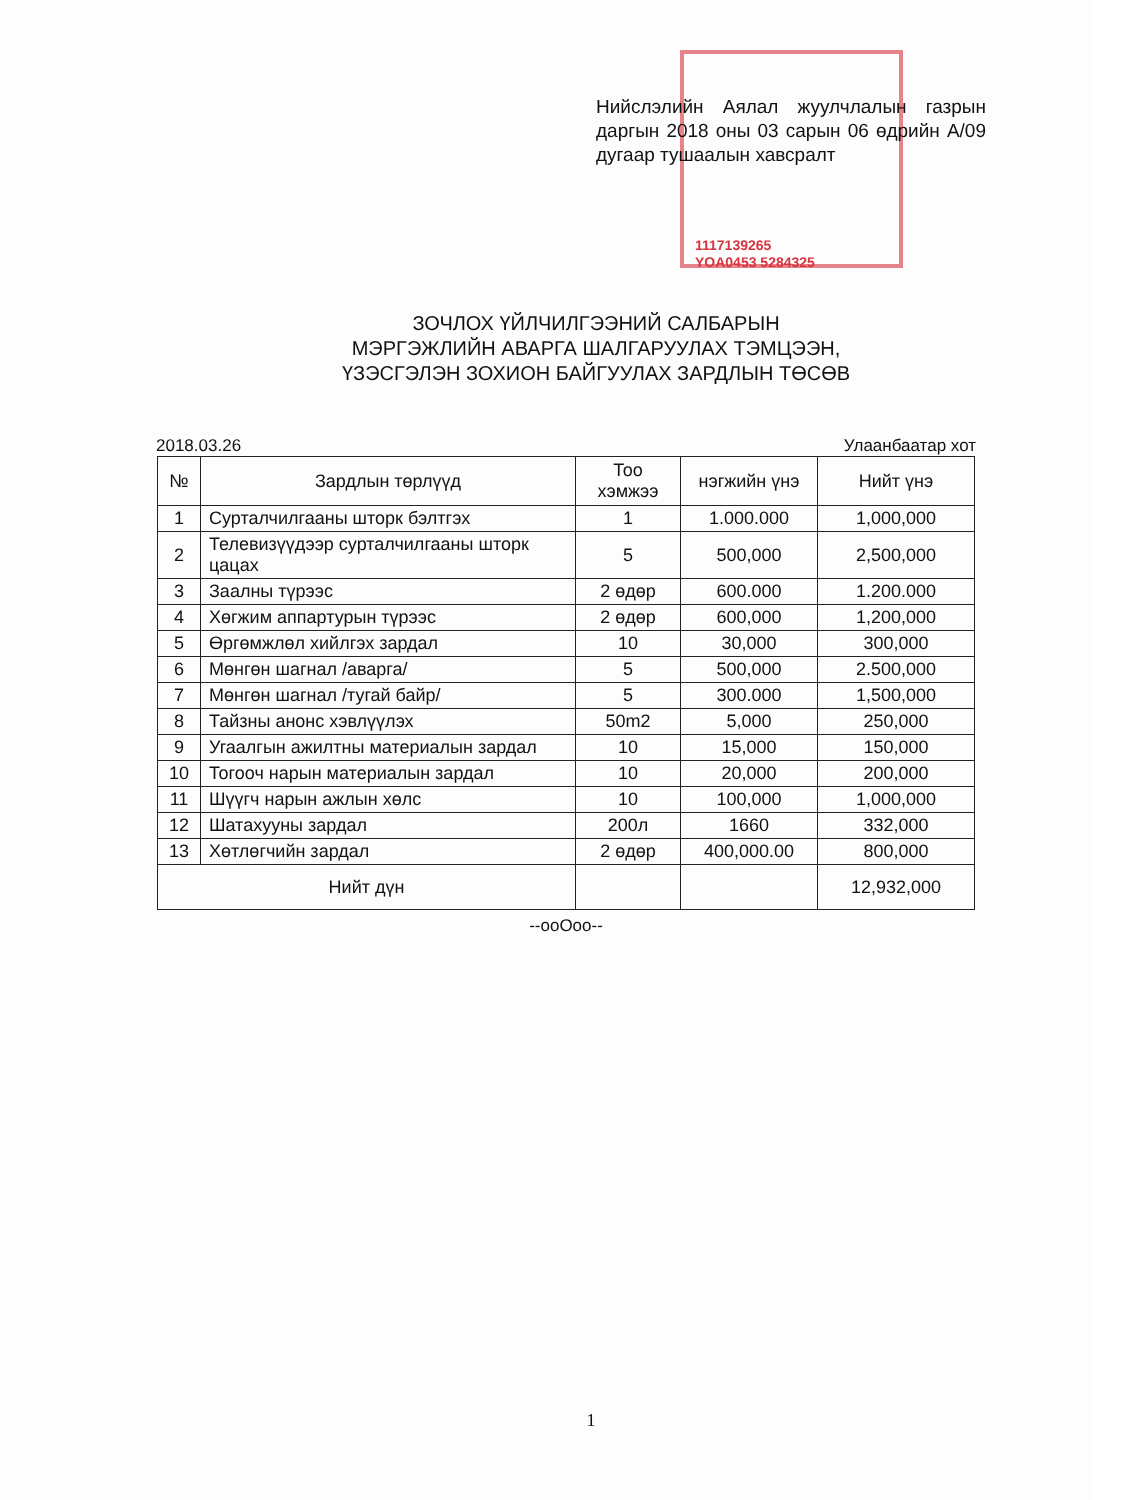Нийслэлийн Аялал жуулчлалын газрын даргын 2018 оны 03 сарын 06 өдрийн А/09 дугаар тушаалын хавсралт
1117139265
YOA0453 5284325
ЗОЧЛОХ ҮЙЛЧИЛГЭЭНИЙ САЛБАРЫН
МЭРГЭЖЛИЙН АВАРГА ШАЛГАРУУЛАХ ТЭМЦЭЭН,
ҮЗЭСГЭЛЭН ЗОХИОН БАЙГУУЛАХ ЗАРДЛЫН ТӨСӨВ
2018.03.26 Улаанбаатар хот
| № | Зардлын төрлүүд | Тоо хэмжээ | нэгжийн үнэ | Нийт үнэ |
| --- | --- | --- | --- | --- |
| 1 | Сурталчилгааны шторк бэлтгэх | 1 | 1.000.000 | 1,000,000 |
| 2 | Телевизүүдээр сурталчилгааны шторк цацах | 5 | 500,000 | 2,500,000 |
| 3 | Заалны түрээс | 2 өдөр | 600.000 | 1.200.000 |
| 4 | Хөгжим аппартурын түрээс | 2 өдөр | 600,000 | 1,200,000 |
| 5 | Өргөмжлөл хийлгэх зардал | 10 | 30,000 | 300,000 |
| 6 | Мөнгөн шагнал /аварга/ | 5 | 500,000 | 2.500,000 |
| 7 | Мөнгөн шагнал /тугай байр/ | 5 | 300.000 | 1,500,000 |
| 8 | Тайзны анонс хэвлүүлэх | 50m2 | 5,000 | 250,000 |
| 9 | Угаалгын ажилтны материалын зардал | 10 | 15,000 | 150,000 |
| 10 | Тогооч нарын материалын зардал | 10 | 20,000 | 200,000 |
| 11 | Шүүгч нарын ажлын хөлс | 10 | 100,000 | 1,000,000 |
| 12 | Шатахууны зардал | 200л | 1660 | 332,000 |
| 13 | Хөтлөгчийн зардал | 2 өдөр | 400,000.00 | 800,000 |
| Нийт дүн | | | | 12,932,000 |
--ooOoo--
1